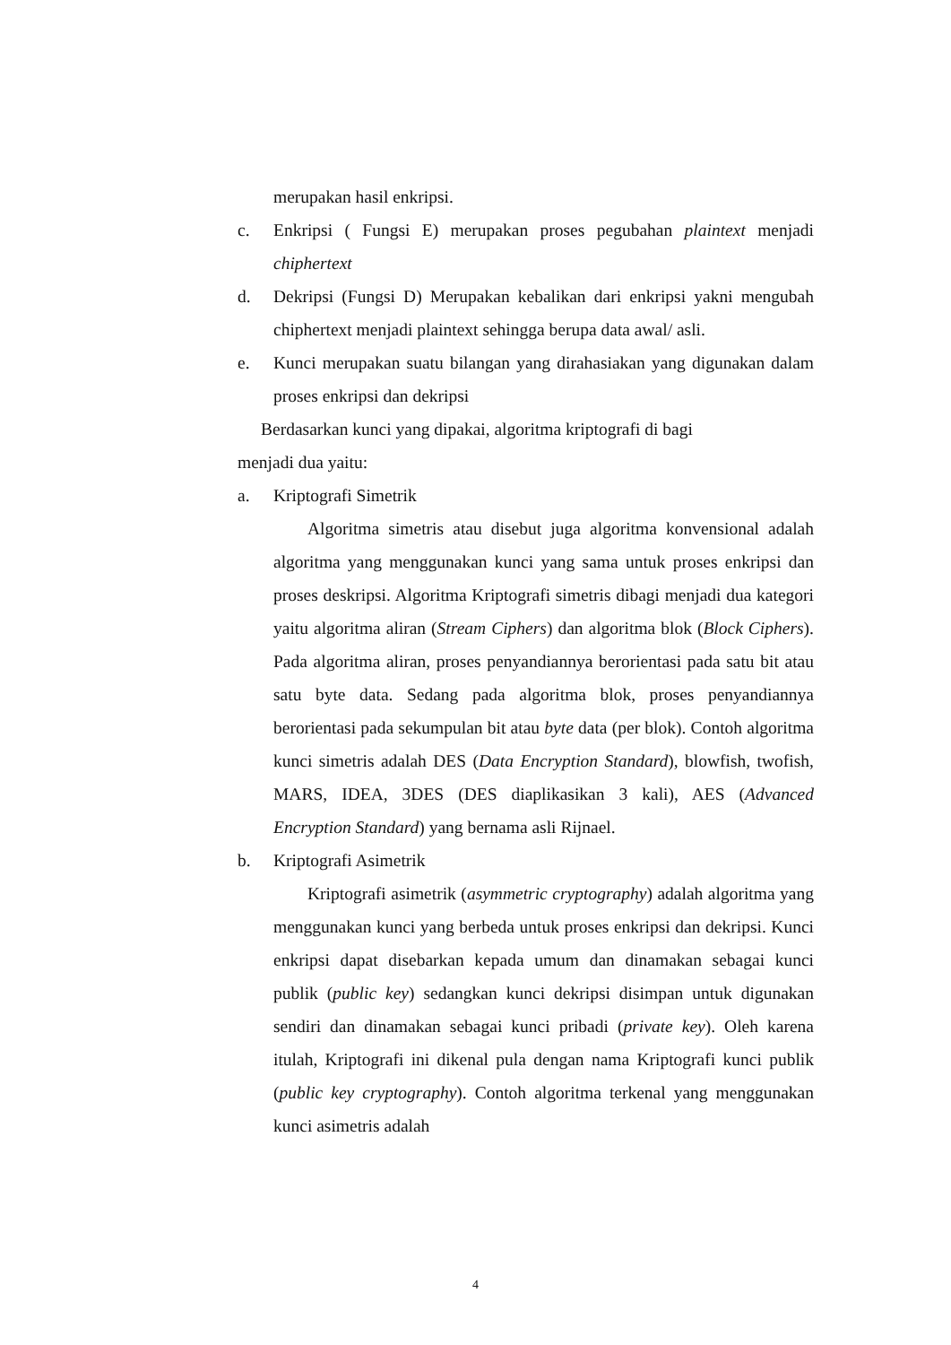merupakan hasil enkripsi.
c. Enkripsi ( Fungsi E) merupakan proses pegubahan plaintext menjadi chiphertext
d. Dekripsi (Fungsi D) Merupakan kebalikan dari enkripsi yakni mengubah chiphertext menjadi plaintext sehingga berupa data awal/ asli.
e. Kunci merupakan suatu bilangan yang dirahasiakan yang digunakan dalam proses enkripsi dan dekripsi
Berdasarkan kunci yang dipakai, algoritma kriptografi di bagi
menjadi dua yaitu:
a. Kriptografi Simetrik
Algoritma simetris atau disebut juga algoritma konvensional adalah algoritma yang menggunakan kunci yang sama untuk proses enkripsi dan proses deskripsi. Algoritma Kriptografi simetris dibagi menjadi dua kategori yaitu algoritma aliran (Stream Ciphers) dan algoritma blok (Block Ciphers). Pada algoritma aliran, proses penyandiannya berorientasi pada satu bit atau satu byte data. Sedang pada algoritma blok, proses penyandiannya berorientasi pada sekumpulan bit atau byte data (per blok). Contoh algoritma kunci simetris adalah DES (Data Encryption Standard), blowfish, twofish, MARS, IDEA, 3DES (DES diaplikasikan 3 kali), AES (Advanced Encryption Standard) yang bernama asli Rijnael.
b. Kriptografi Asimetrik
Kriptografi asimetrik (asymmetric cryptography) adalah algoritma yang menggunakan kunci yang berbeda untuk proses enkripsi dan dekripsi. Kunci enkripsi dapat disebarkan kepada umum dan dinamakan sebagai kunci publik (public key) sedangkan kunci dekripsi disimpan untuk digunakan sendiri dan dinamakan sebagai kunci pribadi (private key). Oleh karena itulah, Kriptografi ini dikenal pula dengan nama Kriptografi kunci publik (public key cryptography). Contoh algoritma terkenal yang menggunakan kunci asimetris adalah
4